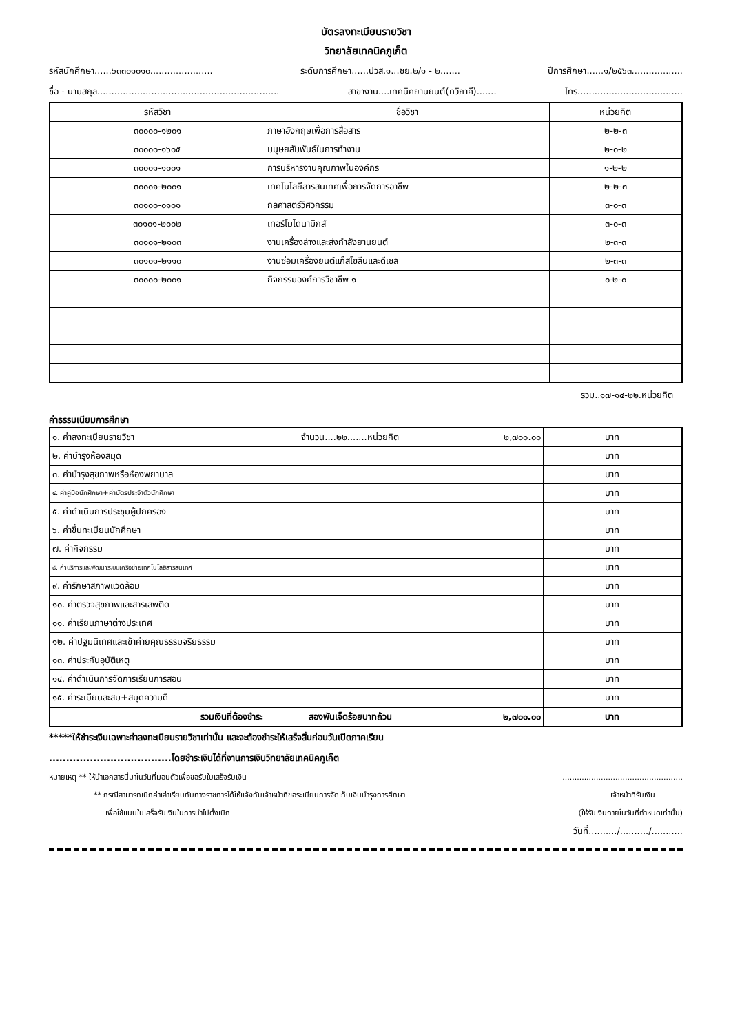บัตรลงทะเบียนรายวิชา
วิทยาลัยเทคนิคภูเก็ต
รหัสนักศึกษา......๖๓๓๐๑๐๑๐...................... ระดับการศึกษา......ปวส.๑...ชย.๒/๑ - ๒....... ปีการศึกษา......๑/๒๕๖๓..................
ชื่อ - นามสกุล................................................................ สาขางาน....เทคนิคยานยนต์(ทวิภาคี)....... โทร.....................................
| รหัสวิชา | ชื่อวิชา | หน่วยกิต |
| --- | --- | --- |
| ๓๐๐๐๐-๑๒๐๑ | ภาษาอังกฤษเพื่อการสื่อสาร | ๒-๒-๓ |
| ๓๐๐๐๐-๑๖๐๕ | มนุษยสัมพันธ์ในการทำงาน | ๒-๐-๒ |
| ๓๐๐๐๑-๑๐๐๑ | การบริหารงานคุณภาพในองค์กร | ๑-๒-๒ |
| ๓๐๐๐๑-๒๐๐๑ | เทคโนโลยีสารสนเทศเพื่อการจัดการอาชีพ | ๒-๒-๓ |
| ๓๐๑๐๐-๐๑๐๑ | กลศาสตร์วิศวกรรม | ๓-๐-๓ |
| ๓๐๑๐๑-๒๐๐๒ | เทอร์โมไดนามิกส์ | ๓-๐-๓ |
| ๓๐๑๐๑-๒๑๐๓ | งานเครื่องล่างและส่งกำลังยานยนต์ | ๒-๓-๓ |
| ๓๐๑๐๑-๒๑๑๐ | งานซ่อมเครื่องยนต์แก๊สโซลีนและดีเซล | ๒-๓-๓ |
| ๓๐๐๐๐-๒๐๐๑ | กิจกรรมองค์การวิชาชีพ ๑ | ๐-๒-๐ |
รวม..๑๗-๑๔-๒๒.หน่วยกิต
ค่าธรรมเนียมการศึกษา
| ๑. ค่าลงทะเบียนรายวิชา | จำนวน....๒๒.......หน่วยกิต | ๒,๗๐๐.๐๐ | บาท |
| ๒. ค่าบำรุงห้องสมุด | | | บาท |
| ๓. ค่าบำรุงสุขภาพหรือห้องพยาบาล | | | บาท |
| ๔. ค่าคู่มือนักศึกษา+ค่าบัตรประจำตัวนักศึกษา | | | บาท |
| ๕. ค่าดำเนินการประชุมผู้ปกครอง | | | บาท |
| ๖. ค่าขึ้นทะเบียนนักศึกษา | | | บาท |
| ๗. ค่ากิจกรรม | | | บาท |
| ๘. ค่าบริการและพัฒนาระบบเครือข่ายเทคโนโลยีสารสนเทศ | | | บาท |
| ๙. ค่ารักษาสภาพแวดล้อม | | | บาท |
| ๑๐. ค่าตรวจสุขภาพและสารเสพติด | | | บาท |
| ๑๑. ค่าเรียนภาษาต่างประเทศ | | | บาท |
| ๑๒. ค่าปฐมนิเทศและเข้าค่ายคุณธรรมจริยธรรม | | | บาท |
| ๑๓. ค่าประกันอุบัติเหตุ | | | บาท |
| ๑๔. ค่าดำเนินการจัดการเรียนการสอน | | | บาท |
| ๑๕. ค่าระเบียนสะสม+สมุดความดี | | | บาท |
| รวมเงินที่ต้องชำระ | สองพันเจ็ดร้อยบาทถ้วน | ๒,๗๐๐.๐๐ | บาท |
*****ให้ชำระเงินเฉพาะค่าลงทะเบียนรายวิชาเท่านั้น และจะต้องชำระให้เสร็จสิ้นก่อนวันเปิดภาคเรียน
....................................โดยชำระเงินได้ที่งานการเงินวิทยาลัยเทคนิคภูเก็ต
หมายเหตุ ** ให้นำเอกสารนี้มาในวันที่มอบตัวเพื่อขอรับใบเสร็จรับเงิน..................................................
** กรณีสามารถเบิกค่าเล่าเรียนกับทางราชการได้ให้แจ้งกับเจ้าหน้าที่ขอระเบียบการจัดเก็บเงินบำรุงการศึกษา เจ้าหน้าที่รับเงิน
เพื่อใช้แนบใบเสร็จรับเงินในการนำไปตั้งเบิก (ให้รับเงินภายในวันที่กำหนดเท่านั้น)
วันที่........../........../...........